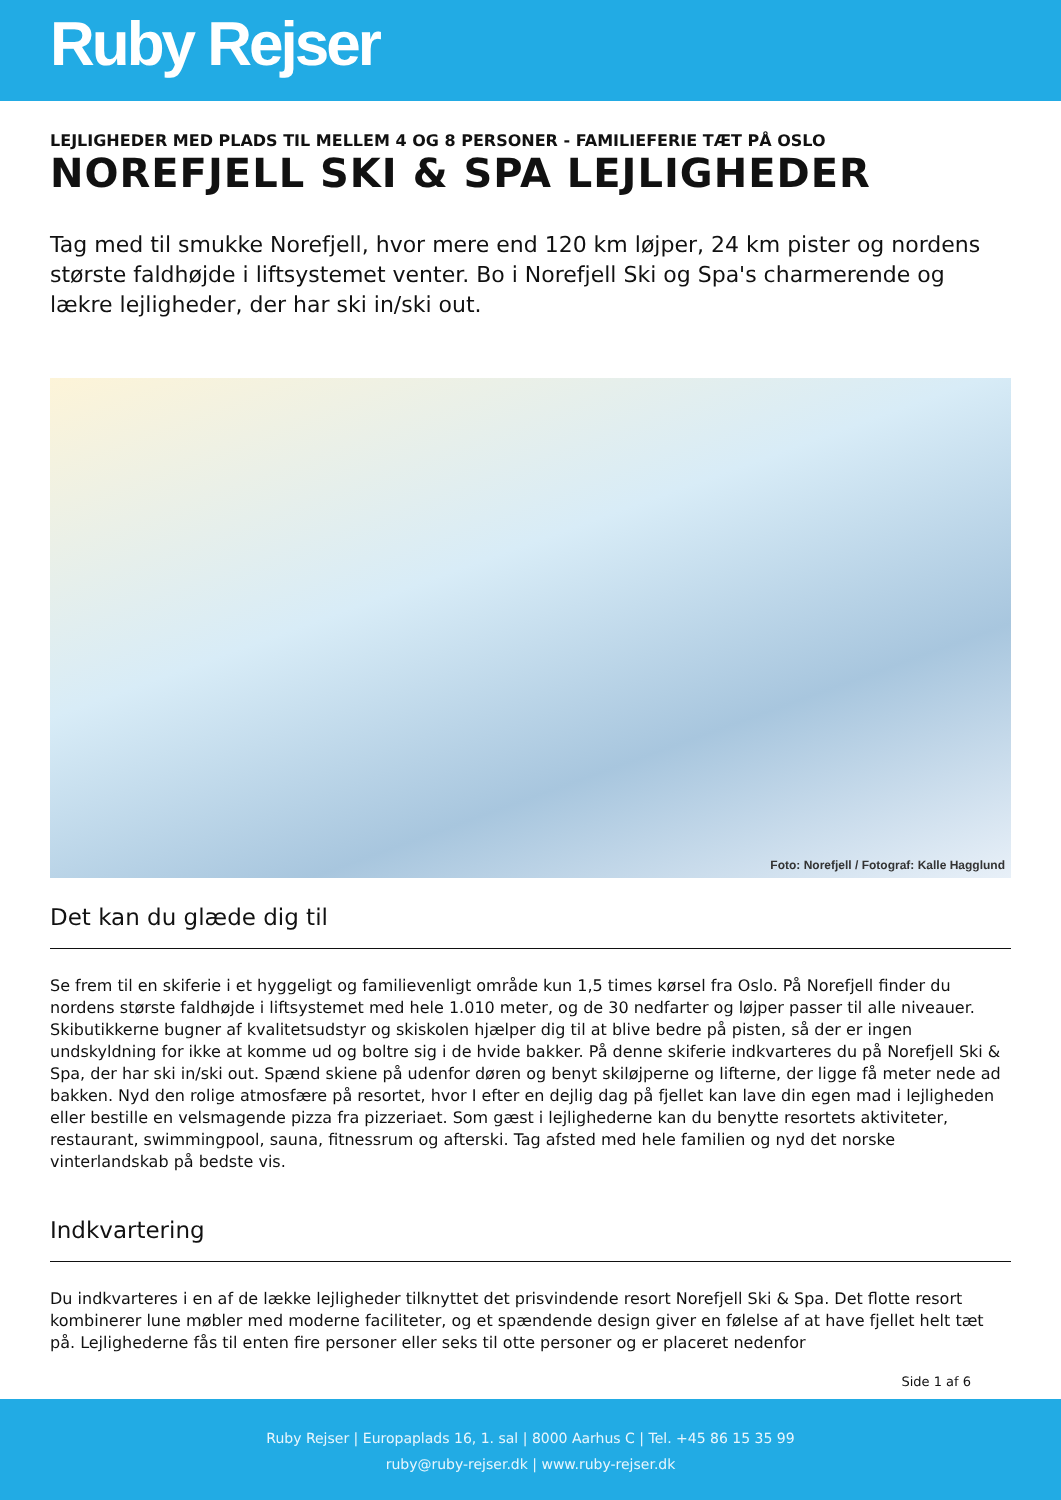Ruby Rejser
LEJLIGHEDER MED PLADS TIL MELLEM 4 OG 8 PERSONER - FAMILIEFERIE TÆT PÅ OSLO
NOREFJELL SKI & SPA LEJLIGHEDER
Tag med til smukke Norefjell, hvor mere end 120 km løjper, 24 km pister og nordens største faldhøjde i liftsystemet venter. Bo i Norefjell Ski og Spa's charmerende og lækre lejligheder, der har ski in/ski out.
Foto: Norefjell / Fotograf: Kalle Hagglund
Det kan du glæde dig til
Se frem til en skiferie i et hyggeligt og familievenligt område kun 1,5 times kørsel fra Oslo. På Norefjell finder du nordens største faldhøjde i liftsystemet med hele 1.010 meter, og de 30 nedfarter og løjper passer til alle niveauer. Skibutikkerne bugner af kvalitetsudstyr og skiskolen hjælper dig til at blive bedre på pisten, så der er ingen undskyldning for ikke at komme ud og boltre sig i de hvide bakker. På denne skiferie indkvarteres du på Norefjell Ski & Spa, der har ski in/ski out. Spænd skiene på udenfor døren og benyt skiløjperne og lifterne, der ligge få meter nede ad bakken. Nyd den rolige atmosfære på resortet, hvor I efter en dejlig dag på fjellet kan lave din egen mad i lejligheden eller bestille en velsmagende pizza fra pizzeriaet. Som gæst i lejlighederne kan du benytte resortets aktiviteter, restaurant, swimmingpool, sauna, fitnessrum og afterski. Tag afsted med hele familien og nyd det norske vinterlandskab på bedste vis.
Indkvartering
Du indkvarteres i en af de lække lejligheder tilknyttet det prisvindende resort Norefjell Ski & Spa. Det flotte resort kombinerer lune møbler med moderne faciliteter, og et spændende design giver en følelse af at have fjellet helt tæt på. Lejlighederne fås til enten fire personer eller seks til otte personer og er placeret nedenfor
Side 1 af 6
Ruby Rejser | Europaplads 16, 1. sal | 8000 Aarhus C | Tel. +45 86 15 35 99
ruby@ruby-rejser.dk | www.ruby-rejser.dk